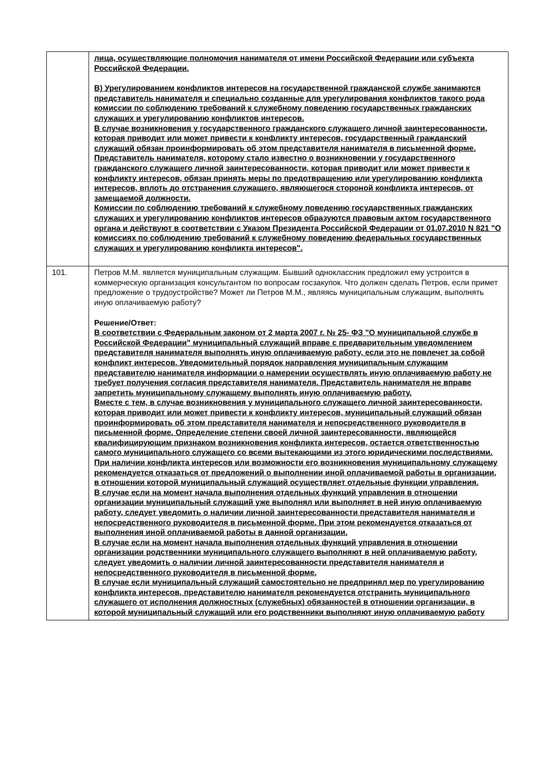| | лица, осуществляющие полномочия нанимателя от имени Российской Федерации или субъекта Российской Федерации. В) Урегулированием конфликтов интересов на государственной гражданской службе занимаются представитель нанимателя и специально созданные для урегулирования конфликтов такого рода комиссии по соблюдению требований к служебному поведению государственных гражданских служащих и урегулированию конфликтов интересов. В случае возникновения у государственного гражданского служащего личной заинтересованности, которая приводит или может привести к конфликту интересов, государственный гражданский служащий обязан проинформировать об этом представителя нанимателя в письменной форме. Представитель нанимателя, которому стало известно о возникновении у государственного гражданского служащего личной заинтересованности, которая приводит или может привести к конфликту интересов, обязан принять меры по предотвращению или урегулированию конфликта интересов, вплоть до отстранения служащего, являющегося стороной конфликта интересов, от замещаемой должности. Комиссии по соблюдению требований к служебному поведению государственных гражданских служащих и урегулированию конфликтов интересов образуются правовым актом государственного органа и действуют в соответствии с Указом Президента Российской Федерации от 01.07.2010 N 821 "О комиссиях по соблюдению требований к служебному поведению федеральных государственных служащих и урегулированию конфликта интересов". |
| 101. | Петров М.М. является муниципальным служащим. Бывший одноклассник предложил ему устроится в коммерческую организация консультантом по вопросам госзакупок. Что должен сделать Петров, если примет предложение о трудоустройстве? Может ли Петров М.М., являясь муниципальным служащим, выполнять иную оплачиваемую работу? Решение/Ответ: В соответствии с Федеральным законом от 2 марта 2007 г. № 25- ФЗ "О муниципальной службе в Российской Федерации" муниципальный служащий вправе с предварительным уведомлением представителя нанимателя выполнять иную оплачиваемую работу, если это не повлечет за собой конфликт интересов. Уведомительный порядок направления муниципальным служащим представителю нанимателя информации о намерении осуществлять иную оплачиваемую работу не требует получения согласия представителя нанимателя. Представитель нанимателя не вправе запретить муниципальному служащему выполнять иную оплачиваемую работу. Вместе с тем, в случае возникновения у муниципального служащего личной заинтересованности, которая приводит или может привести к конфликту интересов, муниципальный служащий обязан проинформировать об этом представителя нанимателя и непосредственного руководителя в письменной форме. Определение степени своей личной заинтересованности, являющейся квалифицирующим признаком возникновения конфликта интересов, остается ответственностью самого муниципального служащего со всеми вытекающими из этого юридическими последствиями. При наличии конфликта интересов или возможности его возникновения муниципальному служащему рекомендуется отказаться от предложений о выполнении иной оплачиваемой работы в организации, в отношении которой муниципальный служащий осуществляет отдельные функции управления. В случае если на момент начала выполнения отдельных функций управления в отношении организации муниципальный служащий уже выполнял или выполняет в ней иную оплачиваемую работу, следует уведомить о наличии личной заинтересованности представителя нанимателя и непосредственного руководителя в письменной форме. При этом рекомендуется отказаться от выполнения иной оплачиваемой работы в данной организации. В случае если на момент начала выполнения отдельных функций управления в отношении организации родственники муниципального служащего выполняют в ней оплачиваемую работу, следует уведомить о наличии личной заинтересованности представителя нанимателя и непосредственного руководителя в письменной форме. В случае если муниципальный служащий самостоятельно не предпринял мер по урегулированию конфликта интересов, представителю нанимателя рекомендуется отстранить муниципального служащего от исполнения должностных (служебных) обязанностей в отношении организации, в которой муниципальный служащий или его родственники выполняют иную оплачиваемую работу |